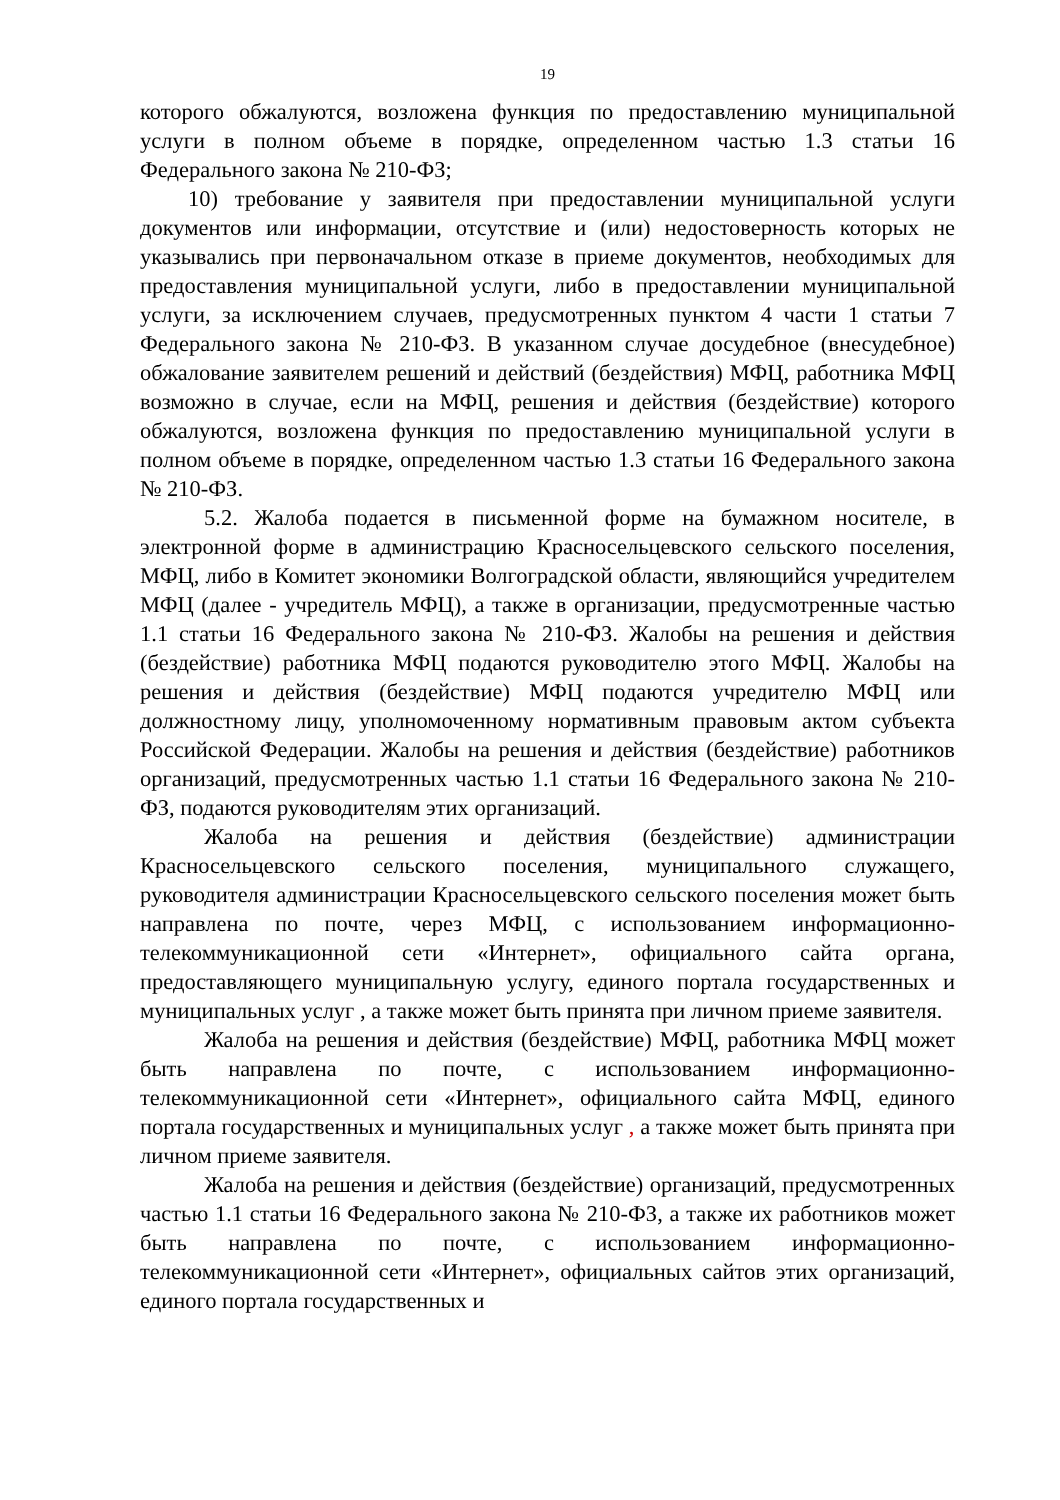19
которого обжалуются, возложена функция по предоставлению муниципальной услуги в полном объеме в порядке, определенном частью 1.3 статьи 16 Федерального закона № 210-ФЗ;
10) требование у заявителя при предоставлении муниципальной услуги документов или информации, отсутствие и (или) недостоверность которых не указывались при первоначальном отказе в приеме документов, необходимых для предоставления муниципальной услуги, либо в предоставлении муниципальной услуги, за исключением случаев, предусмотренных пунктом 4 части 1 статьи 7 Федерального закона № 210-ФЗ. В указанном случае досудебное (внесудебное) обжалование заявителем решений и действий (бездействия) МФЦ, работника МФЦ возможно в случае, если на МФЦ, решения и действия (бездействие) которого обжалуются, возложена функция по предоставлению муниципальной услуги в полном объеме в порядке, определенном частью 1.3 статьи 16 Федерального закона № 210-ФЗ.
5.2. Жалоба подается в письменной форме на бумажном носителе, в электронной форме в администрацию Красносельцевского сельского поселения, МФЦ, либо в Комитет экономики Волгоградской области, являющийся учредителем МФЦ (далее - учредитель МФЦ), а также в организации, предусмотренные частью 1.1 статьи 16 Федерального закона № 210-ФЗ. Жалобы на решения и действия (бездействие) работника МФЦ подаются руководителю этого МФЦ. Жалобы на решения и действия (бездействие) МФЦ подаются учредителю МФЦ или должностному лицу, уполномоченному нормативным правовым актом субъекта Российской Федерации. Жалобы на решения и действия (бездействие) работников организаций, предусмотренных частью 1.1 статьи 16 Федерального закона № 210-ФЗ, подаются руководителям этих организаций.
Жалоба на решения и действия (бездействие) администрации Красносельцевского сельского поселения, муниципального служащего, руководителя администрации Красносельцевского сельского поселения может быть направлена по почте, через МФЦ, с использованием информационно-телекоммуникационной сети «Интернет», официального сайта органа, предоставляющего муниципальную услугу, единого портала государственных и муниципальных услуг , а также может быть принята при личном приеме заявителя.
Жалоба на решения и действия (бездействие) МФЦ, работника МФЦ может быть направлена по почте, с использованием информационно-телекоммуникационной сети «Интернет», официального сайта МФЦ, единого портала государственных и муниципальных услуг , а также может быть принята при личном приеме заявителя.
Жалоба на решения и действия (бездействие) организаций, предусмотренных частью 1.1 статьи 16 Федерального закона № 210-ФЗ, а также их работников может быть направлена по почте, с использованием информационно-телекоммуникационной сети «Интернет», официальных сайтов этих организаций, единого портала государственных и